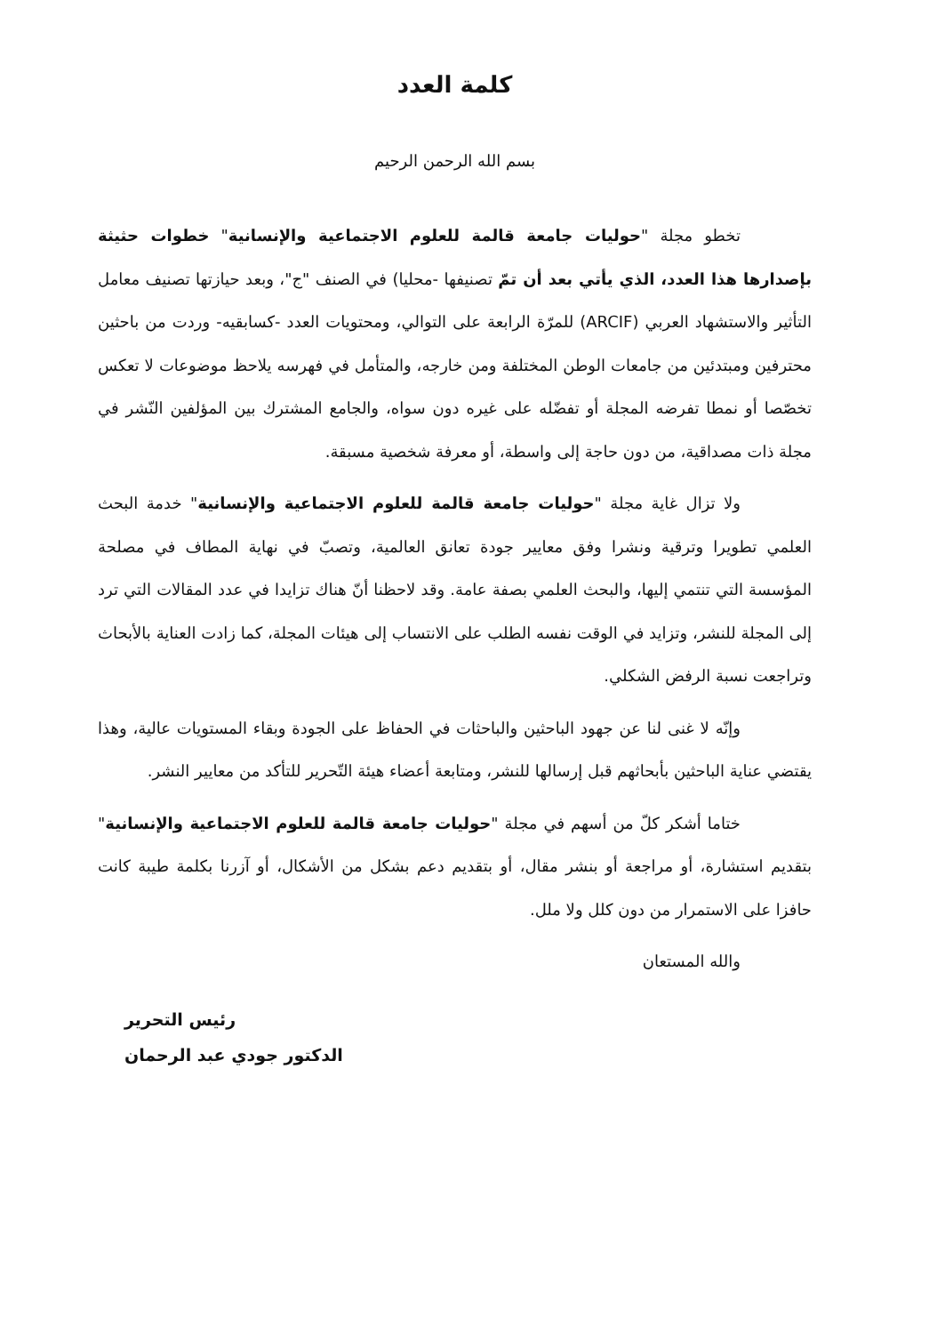كلمة العدد
بسم الله الرحمن الرحيم
تخطو مجلة "حوليات جامعة قالمة للعلوم الاجتماعية والإنسانية" خطوات حثيثة بإصدارها هذا العدد، الذي يأتي بعد أن تمّ تصنيفها -محليا) في الصنف "ج"، وبعد حيازتها تصنيف معامل التأثير والاستشهاد العربي (ARCIF) للمرّة الرابعة على التوالي، ومحتويات العدد -كسابقيه- وردت من باحثين محترفين ومبتدئين من جامعات الوطن المختلفة ومن خارجه، والمتأمل في فهرسه يلاحظ موضوعات لا تعكس تخصّصا أو نمطا تفرضه المجلة أو تفضّله على غيره دون سواه، والجامع المشترك بين المؤلفين النّشر في مجلة ذات مصداقية، من دون حاجة إلى واسطة، أو معرفة شخصية مسبقة.
ولا تزال غاية مجلة "حوليات جامعة قالمة للعلوم الاجتماعية والإنسانية" خدمة البحث العلمي تطويرا وترقية ونشرا وفق معايير جودة تعانق العالمية، وتصبّ في نهاية المطاف في مصلحة المؤسسة التي تنتمي إليها، والبحث العلمي بصفة عامة. وقد لاحظنا أنّ هناك تزايدا في عدد المقالات التي ترد إلى المجلة للنشر، وتزايد في الوقت نفسه الطلب على الانتساب إلى هيئات المجلة، كما زادت العناية بالأبحاث وتراجعت نسبة الرفض الشكلي.
وإنّه لا غنى لنا عن جهود الباحثين والباحثات في الحفاظ على الجودة وبقاء المستويات عالية، وهذا يقتضي عناية الباحثين بأبحاثهم قبل إرسالها للنشر، ومتابعة أعضاء هيئة التّحرير للتأكد من معايير النشر.
ختاما أشكر كلّ من أسهم في مجلة "حوليات جامعة قالمة للعلوم الاجتماعية والإنسانية" بتقديم استشارة، أو مراجعة أو بنشر مقال، أو بتقديم دعم بشكل من الأشكال، أو آزرنا بكلمة طيبة كانت حافزا على الاستمرار من دون كلل ولا ملل.
والله المستعان
رئيس التحرير
الدكتور جودي عبد الرحمان